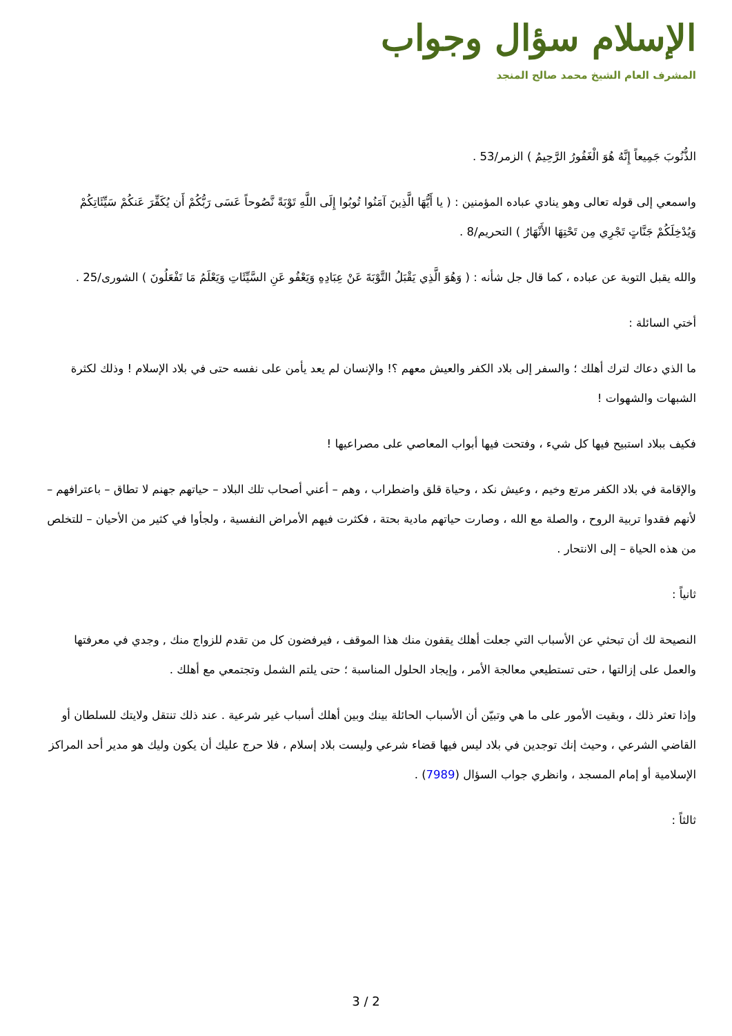الإسلام سؤال وجواب
المشرف العام الشيخ محمد صالح المنجد
الذُّنُوبَ جَمِيعاً إِنَّهُ هُوَ الْغَفُورُ الرَّحِيمُ ) الزمر/53 .
واسمعي إلى قوله تعالى وهو ينادي عباده المؤمنين : ( يا أَيُّهَا الَّذِينَ آمَنُوا تُوبُوا إِلَى اللَّهِ تَوْبَةً نَّصُوحاً عَسَى رَبُّكُمْ أَن يُكَفِّرَ عَنكُمْ سَيِّئَاتِكُمْ وَيُدْخِلَكُمْ جَنَّاتٍ تَجْرِي مِن تَحْتِهَا الأَنْهَارُ ) التحريم/8 .
والله يقبل التوبة عن عباده ، كما قال جل شأنه : ( وَهُوَ الَّذِي يَقْبَلُ التَّوْبَةَ عَنْ عِبَادِهِ وَيَعْفُو عَنِ السَّيِّئَاتِ وَيَعْلَمُ مَا تَفْعَلُونَ ) الشورى/25 .
أختي السائلة :
ما الذي دعاك لترك أهلك ؛ والسفر إلى بلاد الكفر والعيش معهم ؟! والإنسان لم يعد يأمن على نفسه حتى في بلاد الإسلام ! وذلك لكثرة الشبهات والشهوات !
فكيف ببلاد استبيح فيها كل شيء ، وفتحت فيها أبواب المعاصي على مصراعيها !
والإقامة في بلاد الكفر مرتع وخيم ، وعيش نكد ، وحياة قلق واضطراب ، وهم – أعني أصحاب تلك البلاد – حياتهم جهنم لا تطاق – باعترافهم – لأنهم فقدوا تربية الروح ، والصلة مع الله ، وصارت حياتهم مادية بحتة ، فكثرت فيهم الأمراض النفسية ، ولجأوا في كثير من الأحيان – للتخلص من هذه الحياة – إلى الانتحار .
ثانياً :
النصيحة لك أن تبحثي عن الأسباب التي جعلت أهلك يقفون منك هذا الموقف ، فيرفضون كل من تقدم للزواج منك , وجدي في معرفتها والعمل على إزالتها ، حتى تستطيعي معالجة الأمر ، وإيجاد الحلول المناسبة ؛ حتى يلتم الشمل وتجتمعي مع أهلك .
وإذا تعثر ذلك ، وبقيت الأمور على ما هي وتبيّن أن الأسباب الحائلة بينك وبين أهلك أسباب غير شرعية . عند ذلك تنتقل ولايتك للسلطان أو القاضي الشرعي ، وحيث إنك توجدين في بلاد ليس فيها قضاء شرعي وليست بلاد إسلام ، فلا حرج عليك أن يكون وليك هو مدير أحد المراكز الإسلامية أو إمام المسجد ، وانظري جواب السؤال (7989) .
ثالثاً :
3 / 2